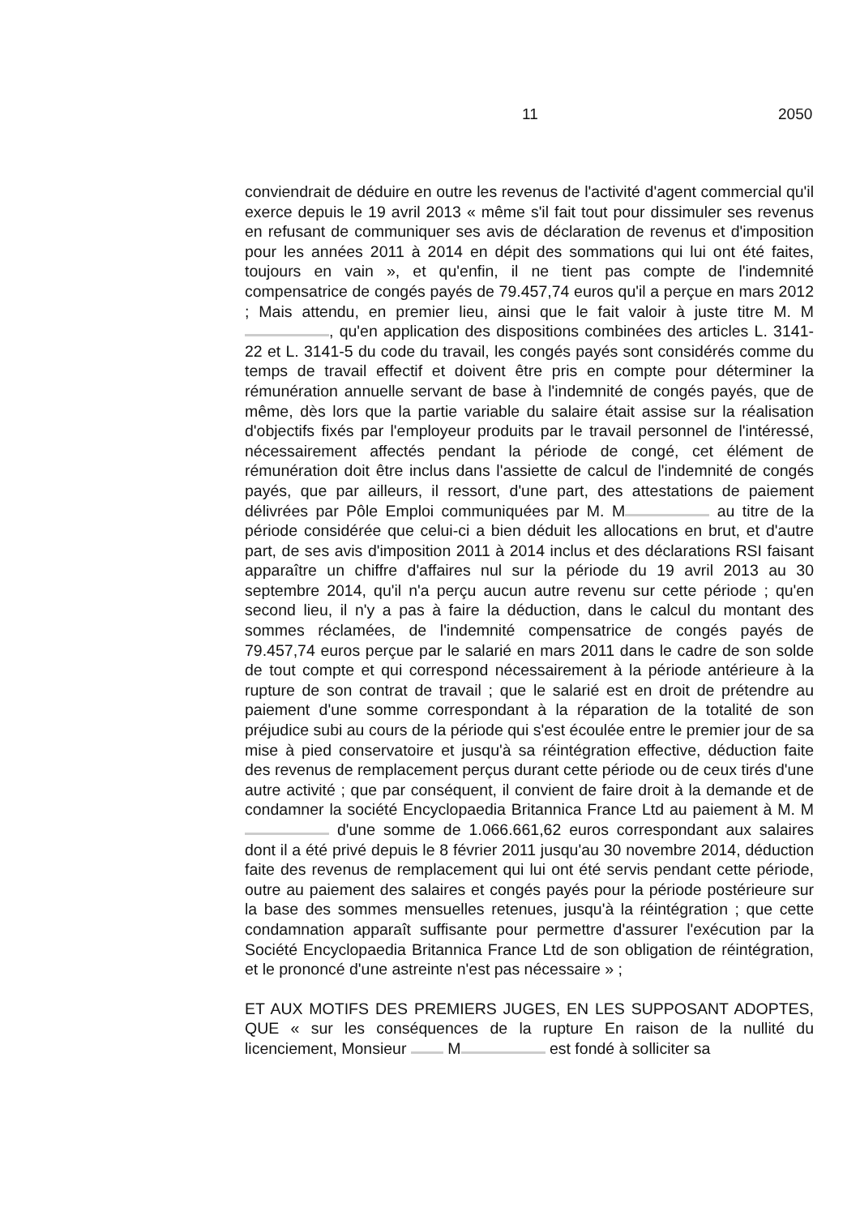11 2050
conviendrait de déduire en outre les revenus de l'activité d'agent commercial qu'il exerce depuis le 19 avril 2013 « même s'il fait tout pour dissimuler ses revenus en refusant de communiquer ses avis de déclaration de revenus et d'imposition pour les années 2011 à 2014 en dépit des sommations qui lui ont été faites, toujours en vain », et qu'enfin, il ne tient pas compte de l'indemnité compensatrice de congés payés de 79.457,74 euros qu'il a perçue en mars 2012 ; Mais attendu, en premier lieu, ainsi que le fait valoir à juste titre M. M , qu'en application des dispositions combinées des articles L. 3141-22 et L. 3141-5 du code du travail, les congés payés sont considérés comme du temps de travail effectif et doivent être pris en compte pour déterminer la rémunération annuelle servant de base à l'indemnité de congés payés, que de même, dès lors que la partie variable du salaire était assise sur la réalisation d'objectifs fixés par l'employeur produits par le travail personnel de l'intéressé, nécessairement affectés pendant la période de congé, cet élément de rémunération doit être inclus dans l'assiette de calcul de l'indemnité de congés payés, que par ailleurs, il ressort, d'une part, des attestations de paiement délivrées par Pôle Emploi communiquées par M. M au titre de la période considérée que celui-ci a bien déduit les allocations en brut, et d'autre part, de ses avis d'imposition 2011 à 2014 inclus et des déclarations RSI faisant apparaître un chiffre d'affaires nul sur la période du 19 avril 2013 au 30 septembre 2014, qu'il n'a perçu aucun autre revenu sur cette période ; qu'en second lieu, il n'y a pas à faire la déduction, dans le calcul du montant des sommes réclamées, de l'indemnité compensatrice de congés payés de 79.457,74 euros perçue par le salarié en mars 2011 dans le cadre de son solde de tout compte et qui correspond nécessairement à la période antérieure à la rupture de son contrat de travail ; que le salarié est en droit de prétendre au paiement d'une somme correspondant à la réparation de la totalité de son préjudice subi au cours de la période qui s'est écoulée entre le premier jour de sa mise à pied conservatoire et jusqu'à sa réintégration effective, déduction faite des revenus de remplacement perçus durant cette période ou de ceux tirés d'une autre activité ; que par conséquent, il convient de faire droit à la demande et de condamner la société Encyclopaedia Britannica France Ltd au paiement à M. M d'une somme de 1.066.661,62 euros correspondant aux salaires dont il a été privé depuis le 8 février 2011 jusqu'au 30 novembre 2014, déduction faite des revenus de remplacement qui lui ont été servis pendant cette période, outre au paiement des salaires et congés payés pour la période postérieure sur la base des sommes mensuelles retenues, jusqu'à la réintégration ; que cette condamnation apparaît suffisante pour permettre d'assurer l'exécution par la Société Encyclopaedia Britannica France Ltd de son obligation de réintégration, et le prononcé d'une astreinte n'est pas nécessaire » ;
ET AUX MOTIFS DES PREMIERS JUGES, EN LES SUPPOSANT ADOPTES, QUE « sur les conséquences de la rupture En raison de la nullité du licenciement, Monsieur M est fondé à solliciter sa